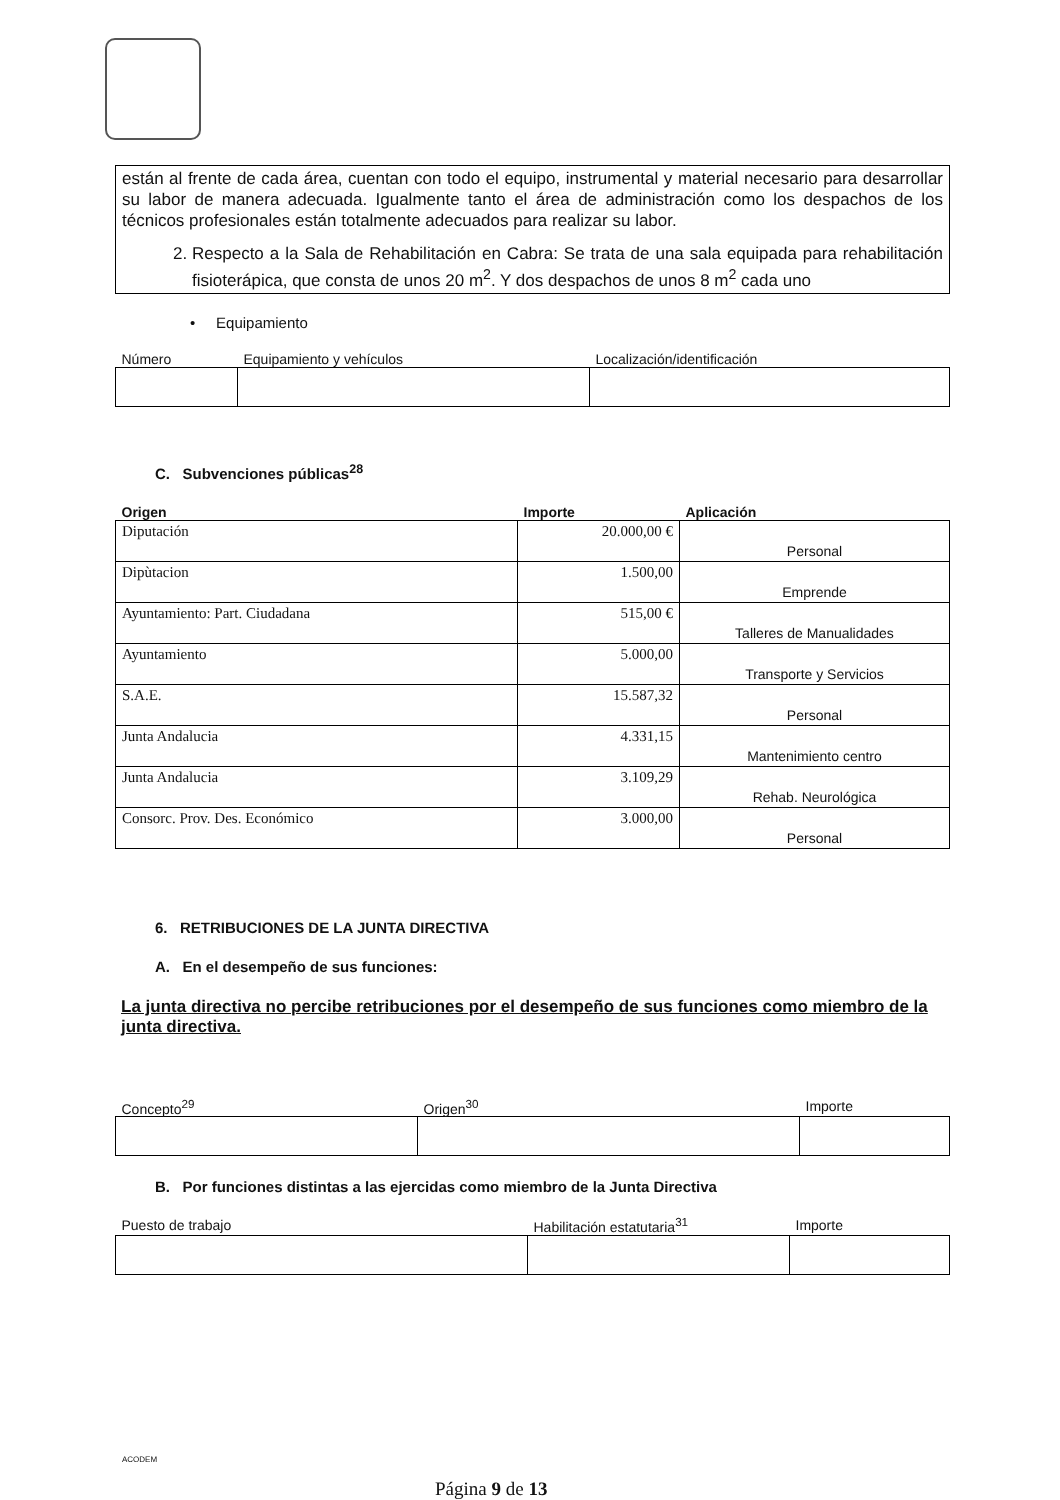están al frente de cada área, cuentan con todo el equipo, instrumental y material necesario para desarrollar su labor de manera adecuada. Igualmente tanto el área de administración como los despachos de los técnicos profesionales están totalmente adecuados para realizar su labor.
2. Respecto a la Sala de Rehabilitación en Cabra: Se trata de una sala equipada para rehabilitación fisioterápica, que consta de unos 20 m<sup>2</sup>. Y dos despachos de unos 8 m<sup>2</sup> cada uno
• Equipamiento
| Número | Equipamiento y vehículos | Localización/identificación |
| --- | --- | --- |
C. Subvenciones públicas<sup>28</sup>
| Origen | Importe | Aplicación |
| --- | --- | --- |
| Diputación | 20.000,00 € | Personal |
| Dipùtacion | 1.500,00 | Emprende |
| Ayuntamiento: Part. Ciudadana | 515,00 € | Talleres de Manualidades |
| Ayuntamiento | 5.000,00 | Transporte y Servicios |
| S.A.E. | 15.587,32 | Personal |
| Junta Andalucia | 4.331,15 | Mantenimiento centro |
| Junta Andalucia | 3.109,29 | Rehab. Neurológica |
| Consorc. Prov. Des. Económico | 3.000,00 | Personal |
6. RETRIBUCIONES DE LA JUNTA DIRECTIVA
A. En el desempeño de sus funciones:
La junta directiva no percibe retribuciones por el desempeño de sus funciones como miembro de la junta directiva.
| Concepto<sup>29</sup> | Origen<sup>30</sup> | Importe |
| --- | --- | --- |
B. Por funciones distintas a las ejercidas como miembro de la Junta Directiva
| Puesto de trabajo | Habilitación estatutaria<sup>31</sup> | Importe |
| --- | --- | --- |
ACODEM
Página 9 de 13